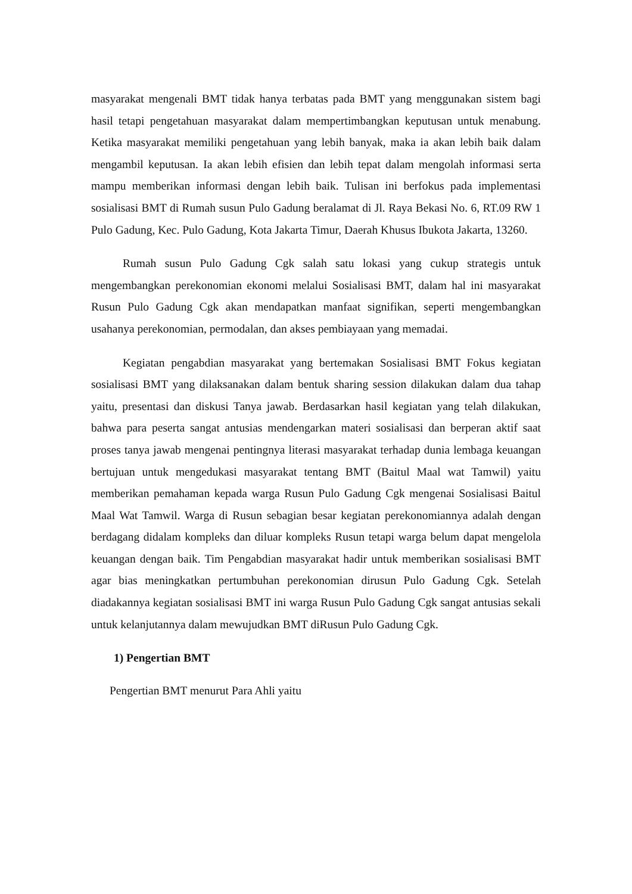masyarakat mengenali BMT tidak hanya terbatas pada BMT yang menggunakan sistem bagi hasil tetapi pengetahuan masyarakat dalam mempertimbangkan keputusan untuk menabung. Ketika masyarakat memiliki pengetahuan yang lebih banyak, maka ia akan lebih baik dalam mengambil keputusan. Ia akan lebih efisien dan lebih tepat dalam mengolah informasi serta mampu memberikan informasi dengan lebih baik. Tulisan ini berfokus pada implementasi sosialisasi BMT di Rumah susun Pulo Gadung beralamat di Jl. Raya Bekasi No. 6, RT.09 RW 1 Pulo Gadung, Kec. Pulo Gadung, Kota Jakarta Timur, Daerah Khusus Ibukota Jakarta, 13260.
Rumah susun Pulo Gadung Cgk salah satu lokasi yang cukup strategis untuk mengembangkan perekonomian ekonomi melalui Sosialisasi BMT, dalam hal ini masyarakat Rusun Pulo Gadung Cgk akan mendapatkan manfaat signifikan, seperti mengembangkan usahanya perekonomian, permodalan, dan akses pembiayaan yang memadai.
Kegiatan pengabdian masyarakat yang bertemakan Sosialisasi BMT Fokus kegiatan sosialisasi BMT yang dilaksanakan dalam bentuk sharing session dilakukan dalam dua tahap yaitu, presentasi dan diskusi Tanya jawab. Berdasarkan hasil kegiatan yang telah dilakukan, bahwa para peserta sangat antusias mendengarkan materi sosialisasi dan berperan aktif saat proses tanya jawab mengenai pentingnya literasi masyarakat terhadap dunia lembaga keuangan bertujuan untuk mengedukasi masyarakat tentang BMT (Baitul Maal wat Tamwil) yaitu memberikan pemahaman kepada warga Rusun Pulo Gadung Cgk mengenai Sosialisasi Baitul Maal Wat Tamwil. Warga di Rusun sebagian besar kegiatan perekonomiannya adalah dengan berdagang didalam kompleks dan diluar kompleks Rusun tetapi warga belum dapat mengelola keuangan dengan baik. Tim Pengabdian masyarakat hadir untuk memberikan sosialisasi BMT agar bias meningkatkan pertumbuhan perekonomian dirusun Pulo Gadung Cgk. Setelah diadakannya kegiatan sosialisasi BMT ini warga Rusun Pulo Gadung Cgk sangat antusias sekali untuk kelanjutannya dalam mewujudkan BMT diRusun Pulo Gadung Cgk.
1) Pengertian BMT
Pengertian BMT menurut Para Ahli yaitu